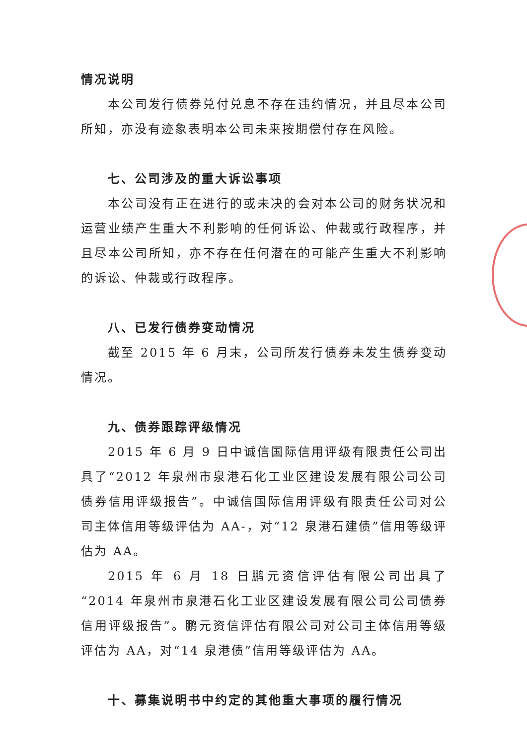情况说明
本公司发行债券兑付兑息不存在违约情况，并且尽本公司所知，亦没有迹象表明本公司未来按期偿付存在风险。
七、公司涉及的重大诉讼事项
本公司没有正在进行的或未决的会对本公司的财务状况和运营业绩产生重大不利影响的任何诉讼、仲裁或行政程序，并且尽本公司所知，亦不存在任何潜在的可能产生重大不利影响的诉讼、仲裁或行政程序。
八、已发行债券变动情况
截至 2015 年 6 月末，公司所发行债券未发生债券变动情况。
九、债券跟踪评级情况
2015 年 6 月 9 日中诚信国际信用评级有限责任公司出具了“2012 年泉州市泉港石化工业区建设发展有限公司公司债券信用评级报告”。中诚信国际信用评级有限责任公司对公司主体信用等级评估为 AA-，对“12 泉港石建债”信用等级评估为 AA。
2015 年 6 月 18 日鹏元资信评估有限公司出具了“2014 年泉州市泉港石化工业区建设发展有限公司公司债券信用评级报告”。鹏元资信评估有限公司对公司主体信用等级评估为 AA，对“14 泉港债”信用等级评估为 AA。
十、募集说明书中约定的其他重大事项的履行情况